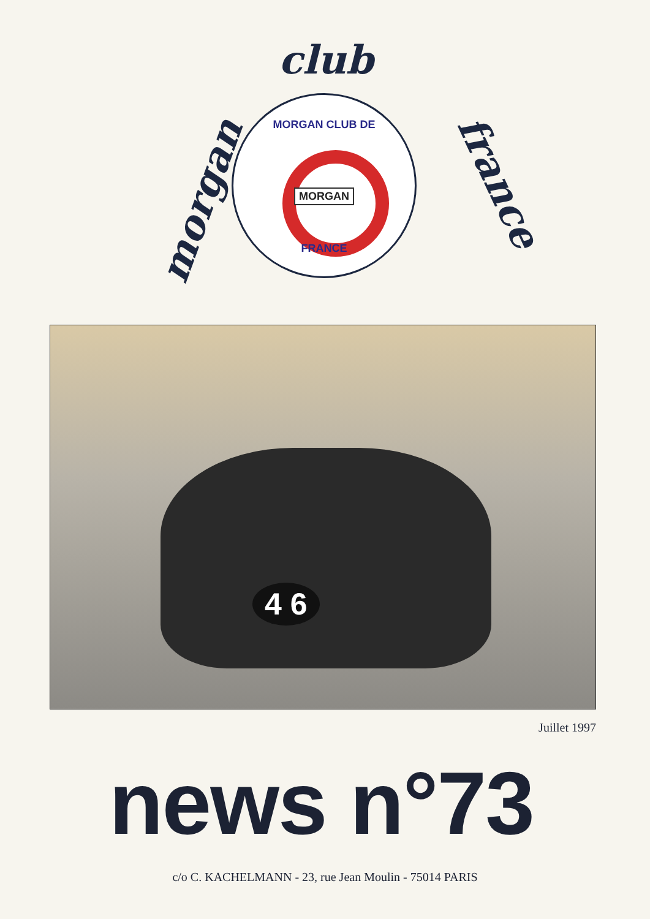morgan
club
france
MORGAN CLUB DE
MORGAN
FRANCE
4 6
Juillet 1997
news n°73
c/o C. KACHELMANN - 23, rue Jean Moulin - 75014 PARIS